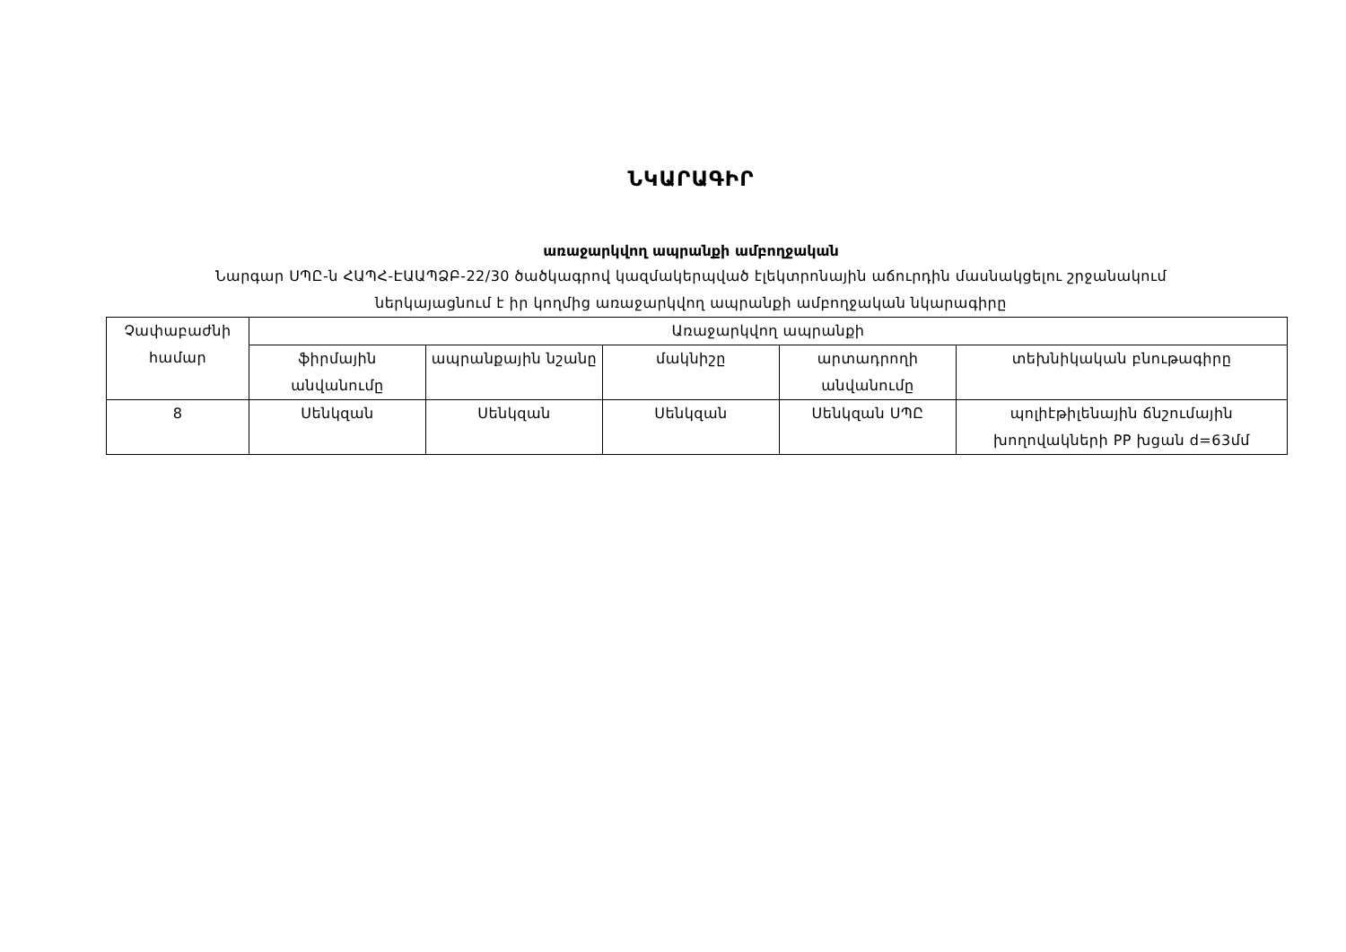ՆԿԱՐԱԳԻՐ
առաջարկվող ապրանքի ամբողջական
Նարգար ՍՊԸ-ն ՀԱՊՀ-ԷԱԱՊՁԲ-22/30 ծածկագրով կազմակերպված էլեկտրոնային աճուրդին մասնակցելու շրջանակում
ներկայացնում է իր կողմից առաջարկվող ապրանքի ամբողջական նկարագիրը
| Չափաբաժնի համար | Առաջարկվող ապրանքի | | | | |
| | ֆիրմային անվանումը | ապրանքային նշանը | մակնիշը | արտադրողի անվանումը | տեխնիկական բնութագիրը |
| 8 | Սենկզան | Սենկզան | Սենկզան | Սենկզան ՍՊԸ | պոլիէթիլենային ճնշումային խողովակների PP խցան d=63մմ |